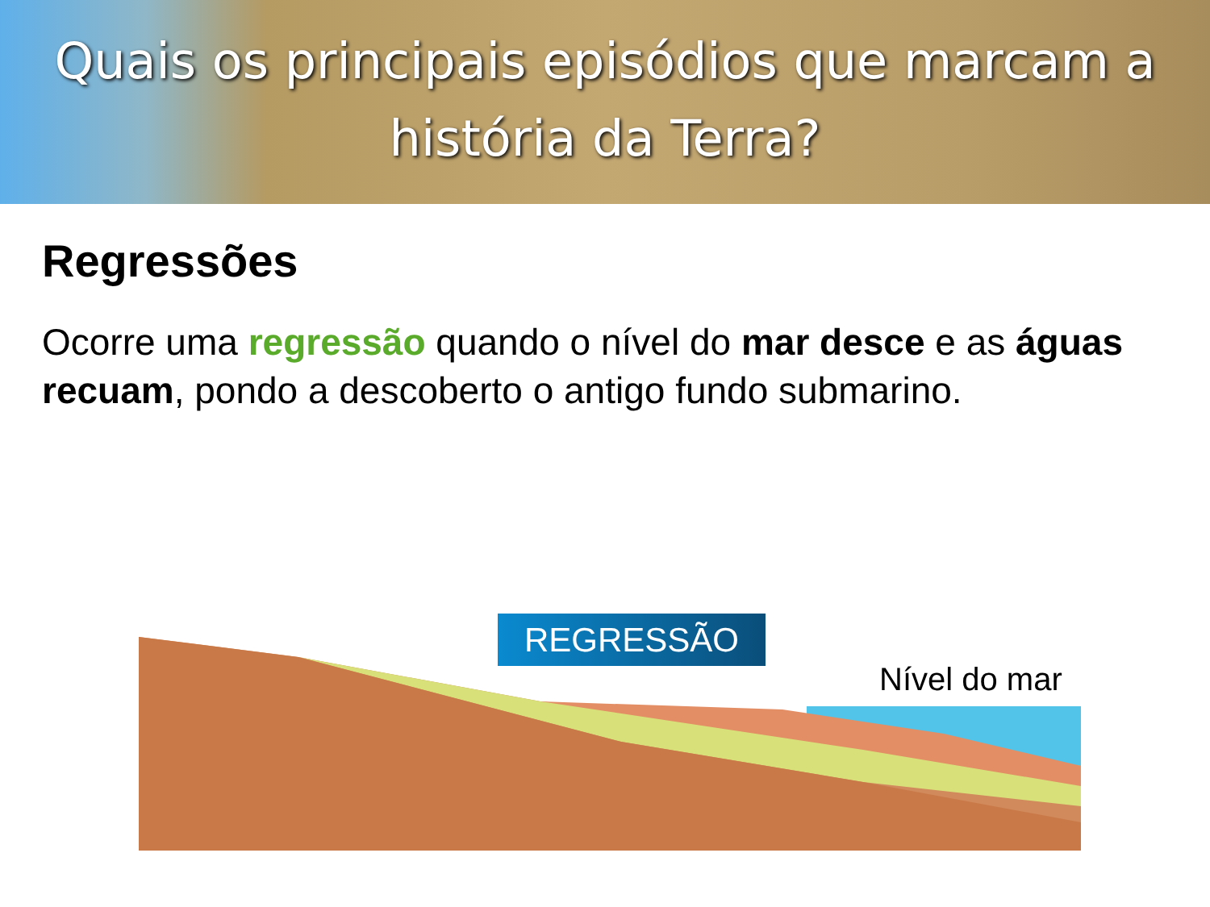Quais os principais episódios que marcam a
história da Terra?
Regressões
Ocorre uma regressão quando o nível do mar desce e as águas recuam, pondo a descoberto o antigo fundo submarino.
REGRESSÃO
Nível do mar